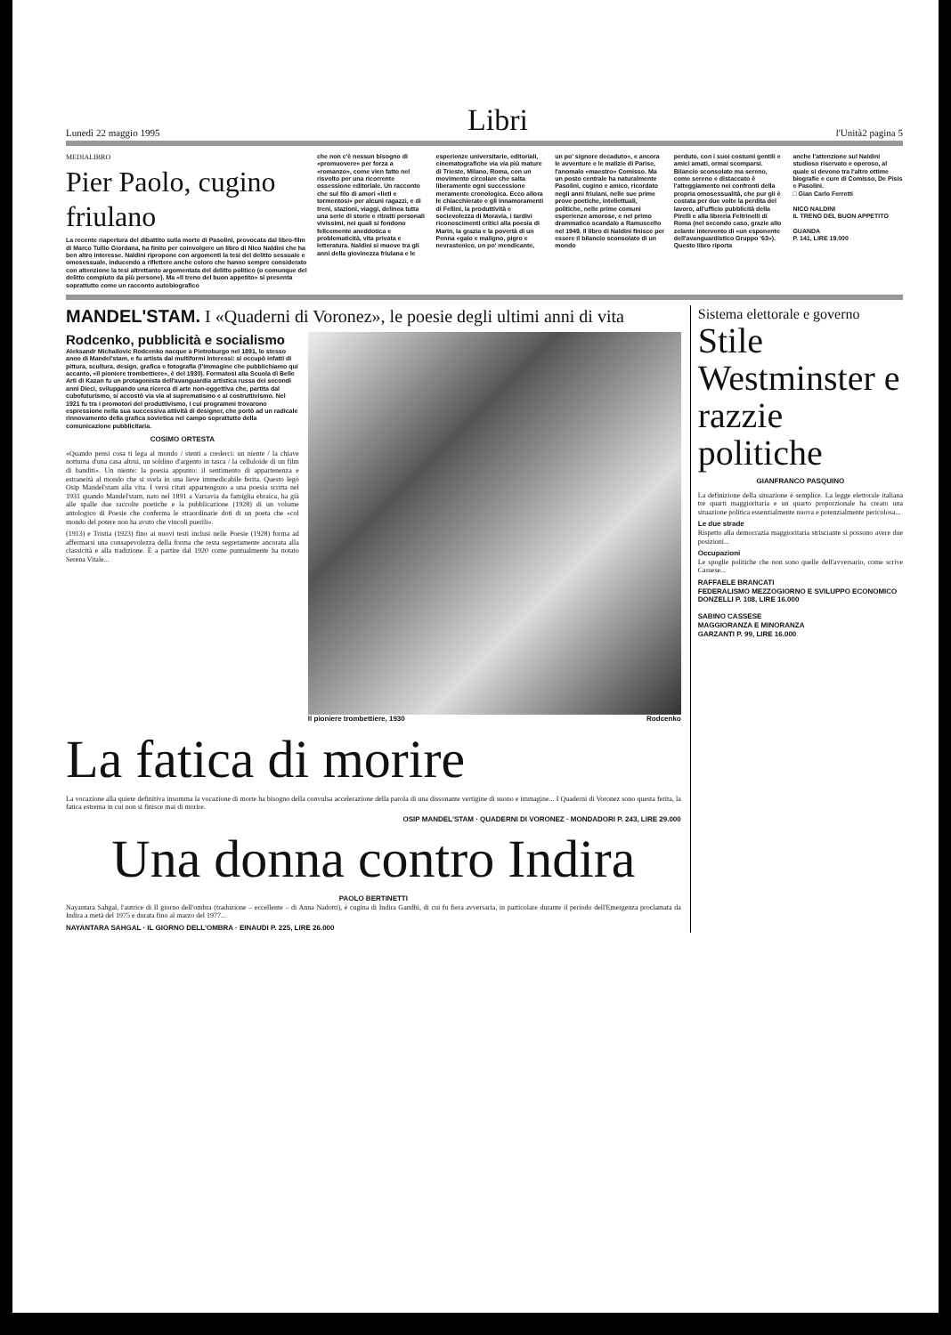Lunedì 22 maggio 1995 Libri l'Unità2 pagina 5
MEDIALIBRO
Pier Paolo, cugino friulano
La recente riapertura del dibattito sulla morte di Pasolini, provocata dal libro-film di Marco Tullio Giordana, ha finito per coinvolgere un libro di Nico Naldini che ha ben altro interesse. Naldini ripropone con argomenti la tesi del delitto sessuale e omosessuale, inducendo a riflettere anche coloro che hanno sempre considerato con attenzione la tesi altrettanto argomentata del delitto politico (o comunque del delitto compiuto da più persone). Ma «Il treno del buon appetito» si presenta soprattutto come un racconto autobiografico
che non c'è nessun bisogno di «promuovere» per forza a «romanzo», come vien fatto nel risvolto per una ricorrente ossessione editoriale. Un racconto che sul filo di amori «lieti e tormentosi» per alcuni ragazzi, e di treni, stazioni, viaggi, delinea tutta una serie di storie e ritratti personali vivissimi, nei quali si fondono felicemente aneddotica e problematicità, vita privata e letteratura. Naldini si muove tra gli anni della giovinezza friulana e le
esperienze universitarie, editoriali, cinematografiche via via più mature di Trieste, Milano, Roma, con un movimento circolare che salta liberamente ogni successione meramente cronologica. Ecco allora le chiacchierate e gli innamoramenti di Fellini, la produttività e socievolezza di Moravia, i tardivi riconoscimenti critici alla poesia di Marin, la grazia e la povertà di un Penna «gaio e maligno, pigro e nevrastenico, un po' mendicante,
un po' signore decaduto», e ancora le avventure e le malizie di Parise, l'anomalo «maestro» Comisso. Ma un posto centrale ha naturalmente Pasolini, cugino e amico, ricordato negli anni friulani, nelle sue prime prove poetiche, intellettuali, politiche, nelle prime comuni esperienze amorose, e nel primo drammatico scandalo a Ramuscello nel 1949. Il libro di Naldini finisce per essere il bilancio sconsolato di un mondo
perduto, con i suoi costumi gentili e amici amati, ormai scomparsi. Bilancio sconsolato ma sereno, come sereno e distaccato è l'atteggiamento nei confronti della propria omosessualità, che pur gli è costata per due volte la perdita del lavoro, all'ufficio pubblicità della Pirelli e alla libreria Feltrinelli di Roma (nel secondo caso, grazie allo zelante intervento di «un esponente dell'avanguardistico Gruppo '63»). Questo libro riporta
anche l'attenzione sul Naldini studioso riservato e operoso, al quale si devono tra l'altro ottime biografie e cure di Comisso, De Pisis e Pasolini.
□ Gian Carlo Ferretti
NICO NALDINI
IL TRENO DEL BUON APPETITO
GUANDA
P. 141, LIRE 19.000
MANDEL'STAM. I «Quaderni di Voronez», le poesie degli ultimi anni di vita
Rodcenko, pubblicità e socialismo
Aleksandr Michailovic Rodcenko nacque a Pietroburgo nel 1891, lo stesso anno di Mandel'stam, e fu artista dai multiformi interessi: si occupò infatti di pittura, scultura, design, grafica e fotografia (l'immagine che pubblichiamo qui accanto, «Il pioniere trombettiere», è del 1930). Formatosi alla Scuola di Belle Arti di Kazan fu un protagonista dell'avanguardia artistica russa dei secondi anni Dieci, sviluppando una ricerca di arte non-oggettiva che, partita dal cubofuturismo, si accostò via via al suprematismo e al costruttivismo. Nel 1921 fu tra i promotori del produttivismo, i cui programmi trovarono espressione nella sua successiva attività di designer, che portò ad un radicale rinnovamento della grafica sovietica nel campo soprattutto della comunicazione pubblicitaria.
COSIMO ORTESTA
«Quando pensi cosa ti lega al mondo / stenti a crederci: un niente / la chiave notturna d'una casa altrui, un soldino d'argento in tasca / la celluloide di un film di banditi». Un niente: la poesia appunto: il sentimento di appartenenza e estraneità al mondo che si svela in una lieve immedicabile ferita. Questo legò Osip Mandel'stam alla vita. I versi citati appartengono a una poesia scritta nel 1931 quando Mandel'stam, nato nel 1891 a Varsavia da famiglia ebraica, ha già alle spalle due raccolte poetiche e la pubblicazione (1928) di un volume antologico di Poesie che conferma le straordinarie doti di un poeta che «col mondo del potere non ha avuto che vincoli puerili».
(1913) e Tristia (1923) fino ai nuovi testi inclusi nelle Poesie (1928) forma ad affermarsi una consapevolezza della forma che resta segretamente ancorata alla classicità e alla tradizione. È a partire dal 1920 come puntualmente ha notato Serena Vitale...
Il pioniere trombettiere, 1930 Rodcenko
La fatica di morire
La vocazione alla quiete definitiva insomma la vocazione di morte ha bisogno della convulsa accelerazione della parola di una dissonante vertigine di suono e immagine... I Quaderni di Voronez sono questa ferita, la fatica estrema in cui non si finisce mai di morire.
OSIP MANDEL'STAM · QUADERNI DI VORONEZ · MONDADORI P. 243, LIRE 29.000
Una donna contro Indira
PAOLO BERTINETTI
Nayantara Sahgal, l'autrice di Il giorno dell'ombra (traduzione – eccellente – di Anna Nadotti), è cugina di Indira Gandhi, di cui fu fiera avversaria, in particolare durante il periodo dell'Emergenza proclamata da Indira a metà del 1975 e durata fino al marzo del 1977...
NAYANTARA SAHGAL · IL GIORNO DELL'OMBRA · EINAUDI P. 225, LIRE 26.000
Sistema elettorale e governo
Stile Westminster e razzie politiche
GIANFRANCO PASQUINO
La definizione della situazione è semplice. La legge elettorale italiana tre quarti maggioritaria e un quarto proporzionale ha creato una situazione politica essenzialmente nuova e potenzialmente pericolosa...
Le due strade
Rispetto alla democrazia maggioritaria strisciante si possono avere due posizioni...
Occupazioni
Le spoglie politiche che non sono quelle dell'avversario, come scrive Cassese...
RAFFAELE BRANCATI
FEDERALISMO MEZZOGIORNO E SVILUPPO ECONOMICO
DONZELLI P. 108, LIRE 16.000
SABINO CASSESE
MAGGIORANZA E MINORANZA
GARZANTI P. 99, LIRE 16.000